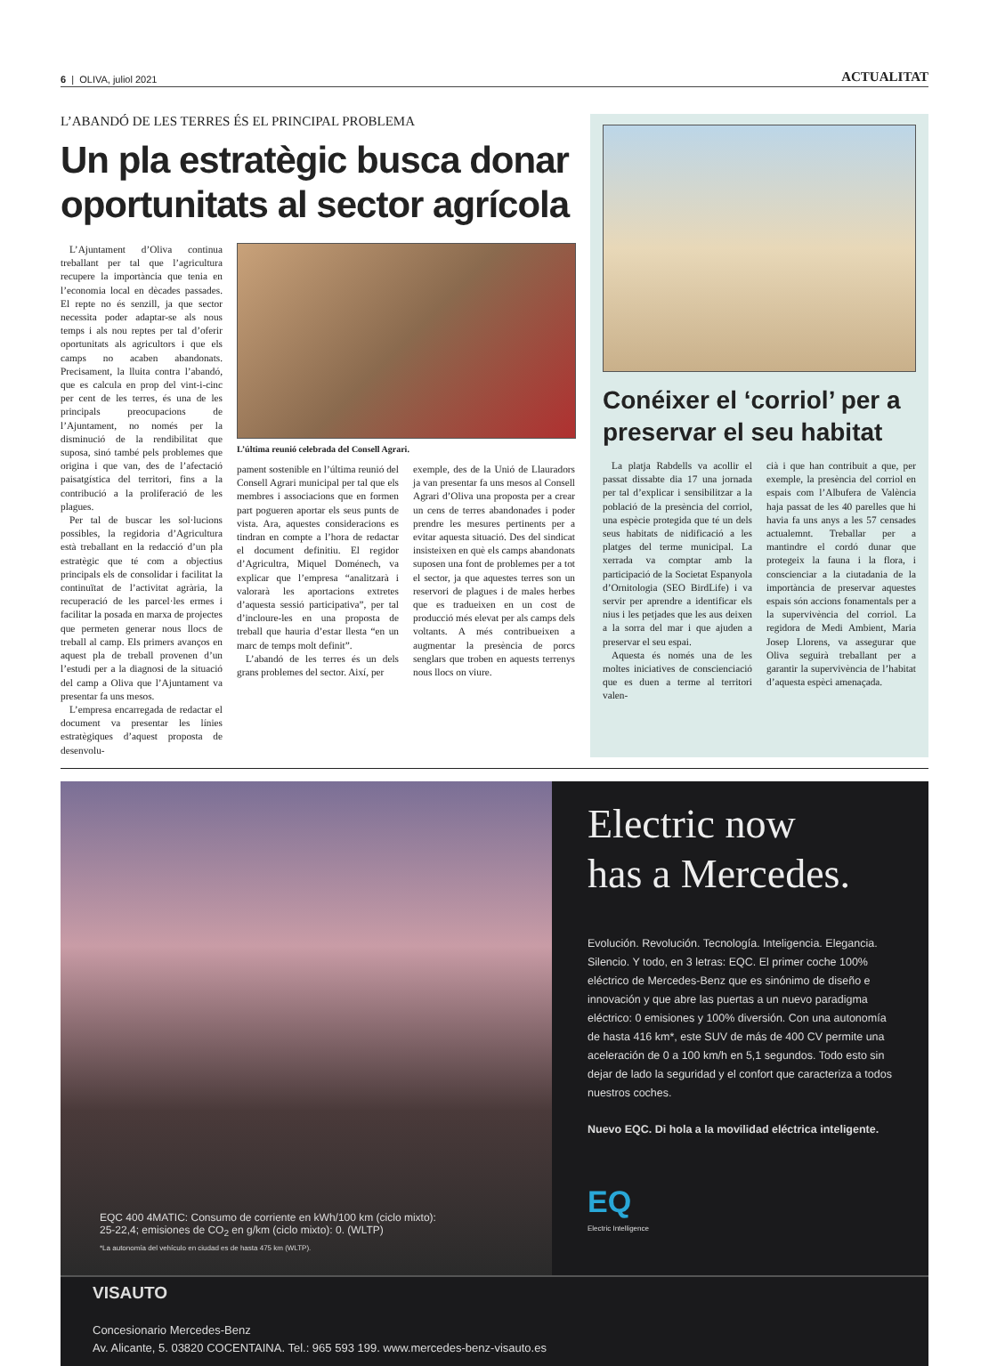6 | OLIVA, juliol 2021 ACTUALITAT
L’ABANDÓ DE LES TERRES ÉS EL PRINCIPAL PROBLEMA
Un pla estratègic busca donar oportunitats al sector agrícola
L’Ajuntament d’Oliva continua treballant per tal que l’agricultura recupere la importància que tenia en l’economia local en dècades passades. El repte no és senzill, ja que sector necessita poder adaptar-se als nous temps i als nou reptes per tal d’oferir oportunitats als agricultors i que els camps no acaben abandonats. Precisament, la lluita contra l’abandó, que es calcula en prop del vint-i-cinc per cent de les terres, és una de les principals preocupacions de l’Ajuntament, no només per la disminució de la rendibilitat que suposa, sinó també pels problemes que origina i que van, des de l’afectació paisatgística del territori, fins a la contribució a la proliferació de les plagues.
Per tal de buscar les sol·lucions possibles, la regidoria d’Agricultura està treballant en la redacció d’un pla estratègic que té com a objectius principals els de consolidar i facilitat la continuïtat de l’activitat agrària, la recuperació de les parcel·les ermes i facilitar la posada en marxa de projectes que permeten generar nous llocs de treball al camp. Els primers avanços en aquest pla de treball provenen d’un l’estudi per a la diagnosi de la situació del camp a Oliva que l’Ajuntament va presentar fa uns mesos.
L’empresa encarregada de redactar el document va presentar les línies estratègiques d’aquest proposta de desenvolu-
L’última reunió celebrada del Consell Agrari.
pament sostenible en l’última reunió del Consell Agrari municipal per tal que els membres i associacions que en formen part pogueren aportar els seus punts de vista. Ara, aquestes consideracions es tindran en compte a l’hora de redactar el document definitiu. El regidor d’Agricultra, Miquel Doménech, va explicar que l’empresa “analitzarà i valorarà les aportacions extretes d’aquesta sessió participativa”, per tal d’incloure-les en una proposta de treball que hauria d’estar llesta “en un marc de temps molt definit”.
L’abandó de les terres és un dels grans problemes del sector. Així, per
exemple, des de la Unió de Llauradors ja van presentar fa uns mesos al Consell Agrari d’Oliva una proposta per a crear un cens de terres abandonades i poder prendre les mesures pertinents per a evitar aquesta situació. Des del sindicat insisteixen en què els camps abandonats suposen una font de problemes per a tot el sector, ja que aquestes terres son un reservori de plagues i de males herbes que es tradueixen en un cost de producció més elevat per als camps dels voltants. A més contribueixen a augmentar la presència de porcs senglars que troben en aquests terrenys nous llocs on viure.
Conéixer el ‘corriol’ per a preservar el seu habitat
La platja Rabdells va acollir el passat dissabte dia 17 una jornada per tal d’explicar i sensibilitzar a la població de la presència del corriol, una espècie protegida que té un dels seus habitats de nidificació a les platges del terme municipal. La xerrada va comptar amb la participació de la Societat Espanyola d’Ornitologia (SEO BirdLife) i va servir per aprendre a identificar els nius i les petjades que les aus deixen a la sorra del mar i que ajuden a preservar el seu espai.
Aquesta és només una de les moltes iniciatives de conscienciació que es duen a terme al territori valen-
cià i que han contribuit a que, per exemple, la presència del corriol en espais com l’Albufera de València haja passat de les 40 parelles que hi havia fa uns anys a les 57 censades actualemnt. Treballar per a mantindre el cordó dunar que protegeix la fauna i la flora, i conscienciar a la ciutadania de la importància de preservar aquestes espais són accions fonamentals per a la supervivència del corriol. La regidora de Medi Ambient, Maria Josep Llorens, va assegurar que Oliva seguirà treballant per a garantir la supervivència de l’habitat d’aquesta espèci amenaçada.
EQC 400 4MATIC: Consumo de corriente en kWh/100 km (ciclo mixto):
25-22,4; emisiones de CO<sub>2</sub> en g/km (ciclo mixto): 0. (WLTP)
*La autonomía del vehículo en ciudad es de hasta 475 km (WLTP).
Electric now
has a Mercedes.
Evolución. Revolución. Tecnología. Inteligencia. Elegancia. Silencio. Y todo, en 3 letras: EQC. El primer coche 100% eléctrico de Mercedes-Benz que es sinónimo de diseño e innovación y que abre las puertas a un nuevo paradigma eléctrico: 0 emisiones y 100% diversión. Con una autonomía de hasta 416 km*, este SUV de más de 400 CV permite una aceleración de 0 a 100 km/h en 5,1 segundos. Todo esto sin dejar de lado la seguridad y el confort que caracteriza a todos nuestros coches.
Nuevo EQC. Di hola a la movilidad eléctrica inteligente.
EQ
Electric Intelligence
VISAUTO
Concesionario Mercedes-Benz
Av. Alicante, 5. 03820 COCENTAINA. Tel.: 965 593 199. www.mercedes-benz-visauto.es